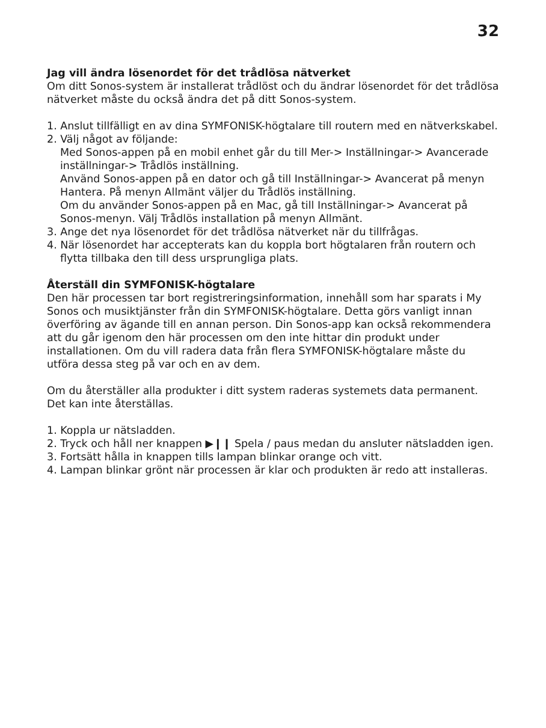32
Jag vill ändra lösenordet för det trådlösa nätverket
Om ditt Sonos-system är installerat trådlöst och du ändrar lösenordet för det trådlösa nätverket måste du också ändra det på ditt Sonos-system.
1. Anslut tillfälligt en av dina SYMFONISK-högtalare till routern med en nätverkskabel.
2. Välj något av följande:
Med Sonos-appen på en mobil enhet går du till Mer-> Inställningar-> Avancerade inställningar-> Trådlös inställning.
Använd Sonos-appen på en dator och gå till Inställningar-> Avancerat på menyn Hantera. På menyn Allmänt väljer du Trådlös inställning.
Om du använder Sonos-appen på en Mac, gå till Inställningar-> Avancerat på Sonos-menyn. Välj Trådlös installation på menyn Allmänt.
3. Ange det nya lösenordet för det trådlösa nätverket när du tillfrågas.
4. När lösenordet har accepterats kan du koppla bort högtalaren från routern och flytta tillbaka den till dess ursprungliga plats.
Återställ din SYMFONISK-högtalare
Den här processen tar bort registreringsinformation, innehåll som har sparats i My Sonos och musiktjänster från din SYMFONISK-högtalare. Detta görs vanligt innan överföring av ägande till en annan person. Din Sonos-app kan också rekommendera att du går igenom den här processen om den inte hittar din produkt under installationen. Om du vill radera data från flera SYMFONISK-högtalare måste du utföra dessa steg på var och en av dem.
Om du återställer alla produkter i ditt system raderas systemets data permanent. Det kan inte återställas.
1. Koppla ur nätsladden.
2. Tryck och håll ner knappen ▶❙❙ Spela / paus medan du ansluter nätsladden igen.
3. Fortsätt hålla in knappen tills lampan blinkar orange och vitt.
4. Lampan blinkar grönt när processen är klar och produkten är redo att installeras.